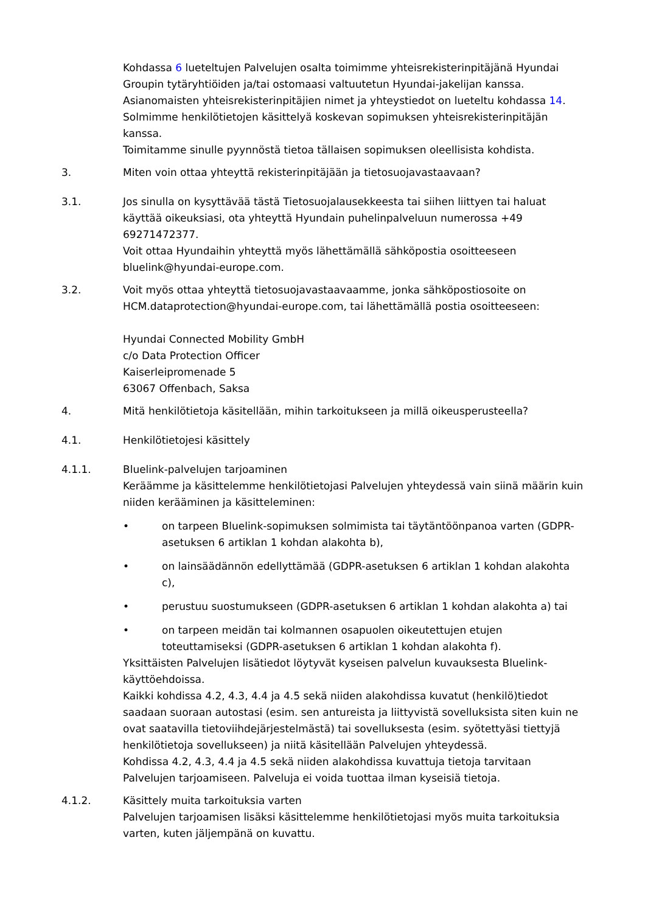Kohdassa 6 lueteltujen Palvelujen osalta toimimme yhteisrekisterinpitäjänä Hyundai Groupin tytäryhtiöiden ja/tai ostomaasi valtuutetun Hyundai-jakelijan kanssa.
Asianomaisten yhteisrekisterinpitäjien nimet ja yhteystiedot on lueteltu kohdassa 14.
Solmimme henkilötietojen käsittelyä koskevan sopimuksen yhteisrekisterinpitäjän kanssa.
Toimitamme sinulle pyynnöstä tietoa tällaisen sopimuksen oleellisista kohdista.
3. Miten voin ottaa yhteyttä rekisterinpitäjään ja tietosuojavastaavaan?
3.1. Jos sinulla on kysyttävää tästä Tietosuojalausekkeesta tai siihen liittyen tai haluat käyttää oikeuksiasi, ota yhteyttä Hyundain puhelinpalveluun numerossa +49 69271472377.
Voit ottaa Hyundaihin yhteyttä myös lähettämällä sähköpostia osoitteeseen bluelink@hyundai-europe.com.
3.2. Voit myös ottaa yhteyttä tietosuojavastaavaamme, jonka sähköpostiosoite on HCM.dataprotection@hyundai-europe.com, tai lähettämällä postia osoitteeseen:
Hyundai Connected Mobility GmbH
c/o Data Protection Officer
Kaiserleipromenade 5
63067 Offenbach, Saksa
4. Mitä henkilötietoja käsitellään, mihin tarkoitukseen ja millä oikeusperusteella?
4.1. Henkilötietojesi käsittely
4.1.1. Bluelink-palvelujen tarjoaminen
Keräämme ja käsittelemme henkilötietojasi Palvelujen yhteydessä vain siinä määrin kuin niiden kerääminen ja käsitteleminen:
• on tarpeen Bluelink-sopimuksen solmimista tai täytäntöönpanoa varten (GDPR-asetuksen 6 artiklan 1 kohdan alakohta b),
• on lainsäädännön edellyttämää (GDPR-asetuksen 6 artiklan 1 kohdan alakohta c),
• perustuu suostumukseen (GDPR-asetuksen 6 artiklan 1 kohdan alakohta a) tai
• on tarpeen meidän tai kolmannen osapuolen oikeutettujen etujen toteuttamiseksi (GDPR-asetuksen 6 artiklan 1 kohdan alakohta f).
Yksittäisten Palvelujen lisätiedot löytyvät kyseisen palvelun kuvauksesta Bluelink-käyttöehdoissa.
Kaikki kohdissa 4.2, 4.3, 4.4 ja 4.5 sekä niiden alakohdissa kuvatut (henkilö)tiedot saadaan suoraan autostasi (esim. sen antureista ja liittyvistä sovelluksista siten kuin ne ovat saatavilla tietoviihdejärjestelmästä) tai sovelluksesta (esim. syötettyäsi tiettyjä henkilötietoja sovellukseen) ja niitä käsitellään Palvelujen yhteydessä.
Kohdissa 4.2, 4.3, 4.4 ja 4.5 sekä niiden alakohdissa kuvattuja tietoja tarvitaan Palvelujen tarjoamiseen. Palveluja ei voida tuottaa ilman kyseisiä tietoja.
4.1.2. Käsittely muita tarkoituksia varten
Palvelujen tarjoamisen lisäksi käsittelemme henkilötietojasi myös muita tarkoituksia varten, kuten jäljempänä on kuvattu.